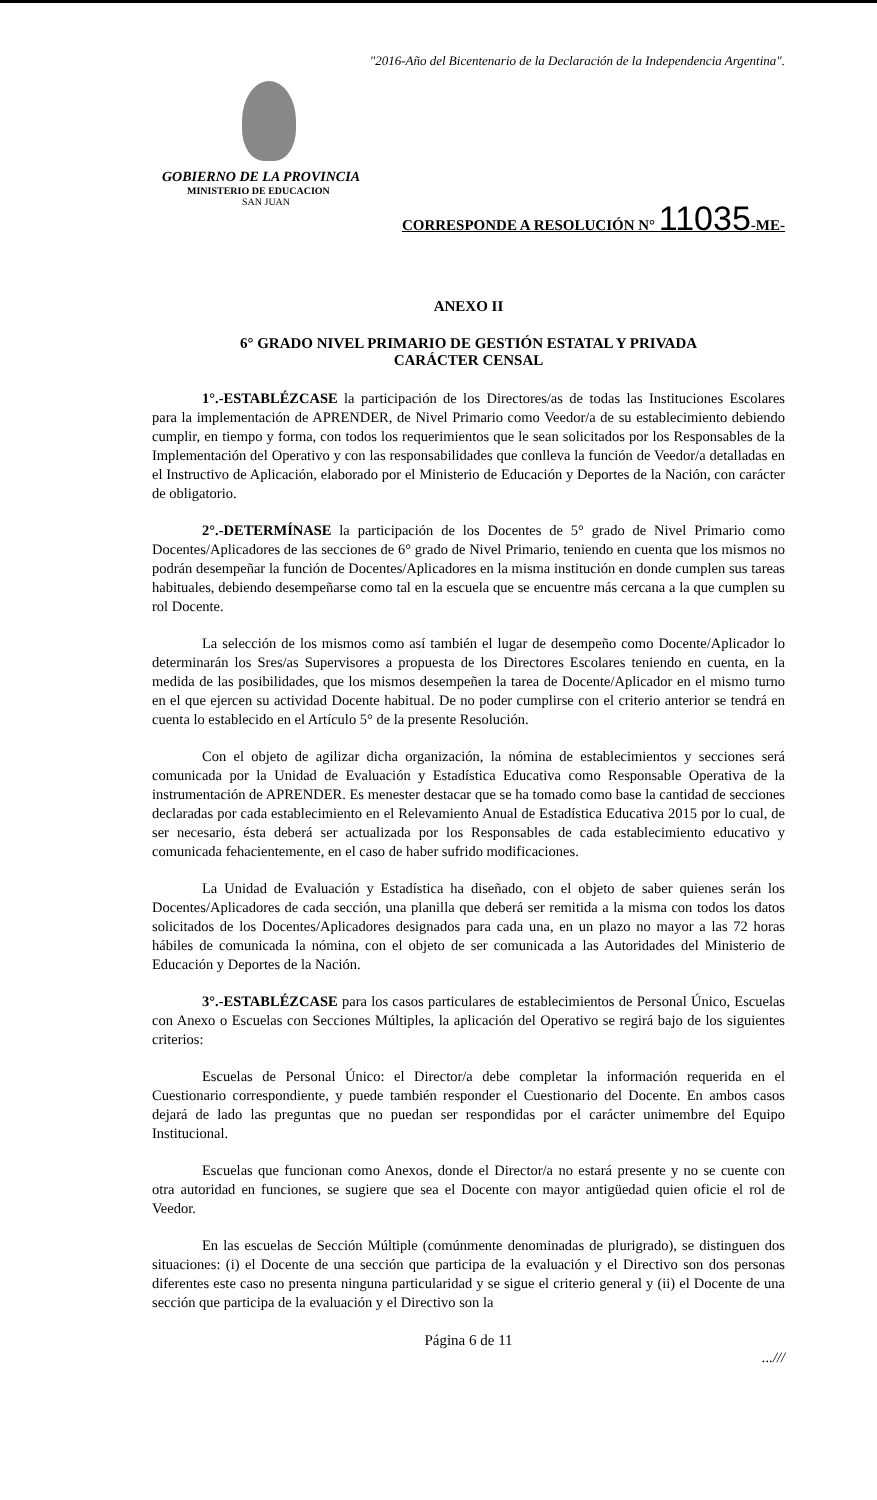"2016-Año del Bicentenario de la Declaración de la Independencia Argentina".
GOBIERNO DE LA PROVINCIA
MINISTERIO DE EDUCACION
SAN JUAN
CORRESPONDE A RESOLUCIÓN N° 11035-ME-
ANEXO II
6° GRADO NIVEL PRIMARIO DE GESTIÓN ESTATAL Y PRIVADA
CARÁCTER CENSAL
1°.-ESTABLÉZCASE la participación de los Directores/as de todas las Instituciones Escolares para la implementación de APRENDER, de Nivel Primario como Veedor/a de su establecimiento debiendo cumplir, en tiempo y forma, con todos los requerimientos que le sean solicitados por los Responsables de la Implementación del Operativo y con las responsabilidades que conlleva la función de Veedor/a detalladas en el Instructivo de Aplicación, elaborado por el Ministerio de Educación y Deportes de la Nación, con carácter de obligatorio.
2°.-DETERMÍNASE la participación de los Docentes de 5° grado de Nivel Primario como Docentes/Aplicadores de las secciones de 6° grado de Nivel Primario, teniendo en cuenta que los mismos no podrán desempeñar la función de Docentes/Aplicadores en la misma institución en donde cumplen sus tareas habituales, debiendo desempeñarse como tal en la escuela que se encuentre más cercana a la que cumplen su rol Docente.
La selección de los mismos como así también el lugar de desempeño como Docente/Aplicador lo determinarán los Sres/as Supervisores a propuesta de los Directores Escolares teniendo en cuenta, en la medida de las posibilidades, que los mismos desempeñen la tarea de Docente/Aplicador en el mismo turno en el que ejercen su actividad Docente habitual. De no poder cumplirse con el criterio anterior se tendrá en cuenta lo establecido en el Artículo 5° de la presente Resolución.
Con el objeto de agilizar dicha organización, la nómina de establecimientos y secciones será comunicada por la Unidad de Evaluación y Estadística Educativa como Responsable Operativa de la instrumentación de APRENDER. Es menester destacar que se ha tomado como base la cantidad de secciones declaradas por cada establecimiento en el Relevamiento Anual de Estadística Educativa 2015 por lo cual, de ser necesario, ésta deberá ser actualizada por los Responsables de cada establecimiento educativo y comunicada fehacientemente, en el caso de haber sufrido modificaciones.
La Unidad de Evaluación y Estadística ha diseñado, con el objeto de saber quienes serán los Docentes/Aplicadores de cada sección, una planilla que deberá ser remitida a la misma con todos los datos solicitados de los Docentes/Aplicadores designados para cada una, en un plazo no mayor a las 72 horas hábiles de comunicada la nómina, con el objeto de ser comunicada a las Autoridades del Ministerio de Educación y Deportes de la Nación.
3°.-ESTABLÉZCASE para los casos particulares de establecimientos de Personal Único, Escuelas con Anexo o Escuelas con Secciones Múltiples, la aplicación del Operativo se regirá bajo de los siguientes criterios:
Escuelas de Personal Único: el Director/a debe completar la información requerida en el Cuestionario correspondiente, y puede también responder el Cuestionario del Docente. En ambos casos dejará de lado las preguntas que no puedan ser respondidas por el carácter unimembre del Equipo Institucional.
Escuelas que funcionan como Anexos, donde el Director/a no estará presente y no se cuente con otra autoridad en funciones, se sugiere que sea el Docente con mayor antigüedad quien oficie el rol de Veedor.
En las escuelas de Sección Múltiple (comúnmente denominadas de plurigrado), se distinguen dos situaciones: (i) el Docente de una sección que participa de la evaluación y el Directivo son dos personas diferentes este caso no presenta ninguna particularidad y se sigue el criterio general y (ii) el Docente de una sección que participa de la evaluación y el Directivo son la
Página 6 de 11
...///